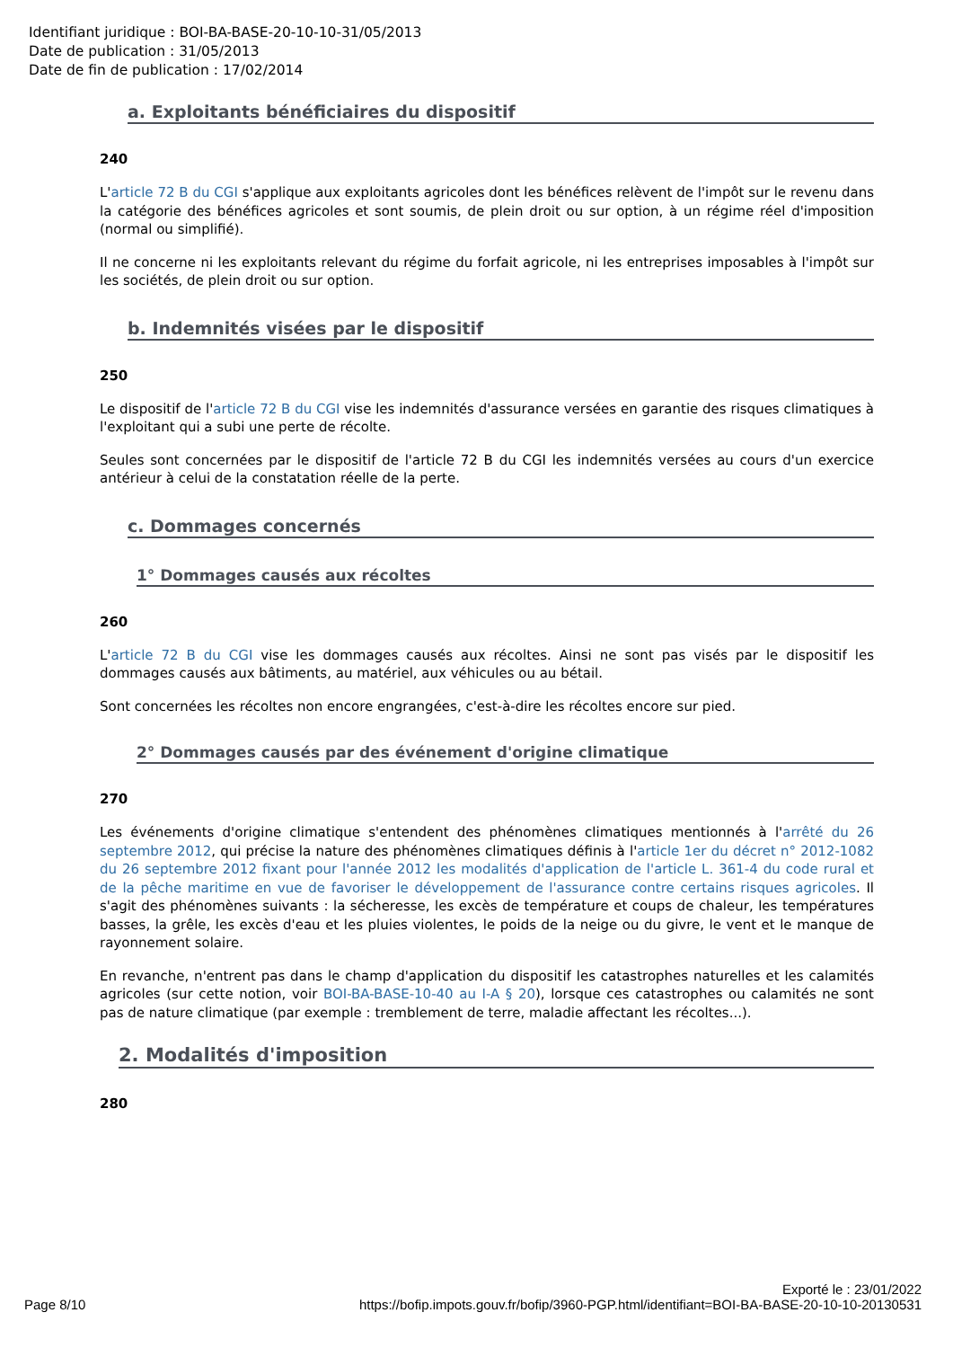Identifiant juridique : BOI-BA-BASE-20-10-10-31/05/2013
Date de publication : 31/05/2013
Date de fin de publication : 17/02/2014
a. Exploitants bénéficiaires du dispositif
240
L'article 72 B du CGI s'applique aux exploitants agricoles dont les bénéfices relèvent de l'impôt sur le revenu dans la catégorie des bénéfices agricoles et sont soumis, de plein droit ou sur option, à un régime réel d'imposition (normal ou simplifié).
Il ne concerne ni les exploitants relevant du régime du forfait agricole, ni les entreprises imposables à l'impôt sur les sociétés, de plein droit ou sur option.
b. Indemnités visées par le dispositif
250
Le dispositif de l'article 72 B du CGI vise les indemnités d'assurance versées en garantie des risques climatiques à l'exploitant qui a subi une perte de récolte.
Seules sont concernées par le dispositif de l'article 72 B du CGI les indemnités versées au cours d'un exercice antérieur à celui de la constatation réelle de la perte.
c. Dommages concernés
1° Dommages causés aux récoltes
260
L'article 72 B du CGI vise les dommages causés aux récoltes. Ainsi ne sont pas visés par le dispositif les dommages causés aux bâtiments, au matériel, aux véhicules ou au bétail.
Sont concernées les récoltes non encore engrangées, c'est-à-dire les récoltes encore sur pied.
2° Dommages causés par des événement d'origine climatique
270
Les événements d'origine climatique s'entendent des phénomènes climatiques mentionnés à l'arrêté du 26 septembre 2012, qui précise la nature des phénomènes climatiques définis à l'article 1er du décret n° 2012-1082 du 26 septembre 2012 fixant pour l'année 2012 les modalités d'application de l'article L. 361-4 du code rural et de la pêche maritime en vue de favoriser le développement de l'assurance contre certains risques agricoles. Il s'agit des phénomènes suivants : la sécheresse, les excès de température et coups de chaleur, les températures basses, la grêle, les excès d'eau et les pluies violentes, le poids de la neige ou du givre, le vent et le manque de rayonnement solaire.
En revanche, n'entrent pas dans le champ d'application du dispositif les catastrophes naturelles et les calamités agricoles (sur cette notion, voir BOI-BA-BASE-10-40 au I-A § 20), lorsque ces catastrophes ou calamités ne sont pas de nature climatique (par exemple : tremblement de terre, maladie affectant les récoltes...).
2. Modalités d'imposition
280
Exporté le : 23/01/2022
Page 8/10 https://bofip.impots.gouv.fr/bofip/3960-PGP.html/identifiant=BOI-BA-BASE-20-10-10-20130531